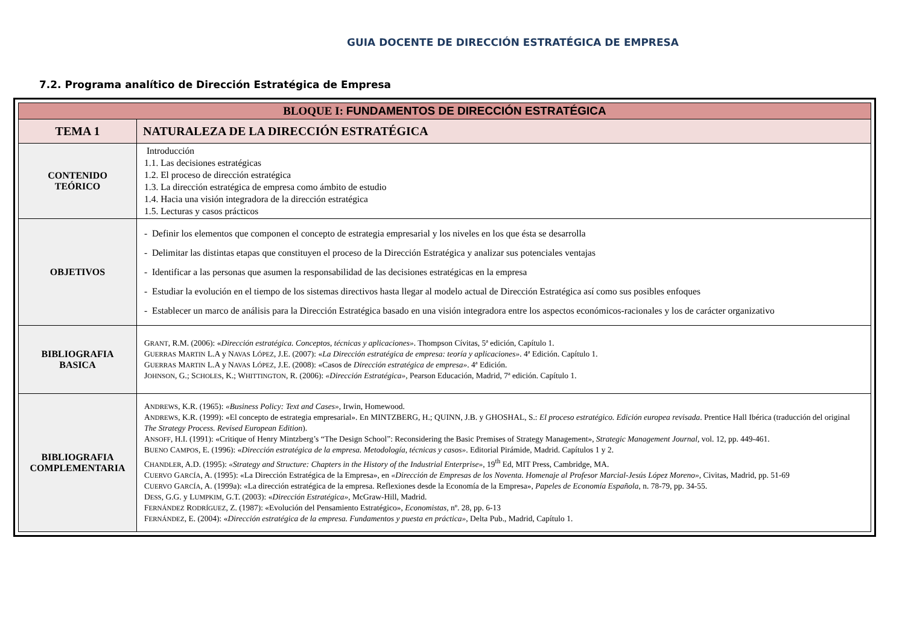GUIA DOCENTE DE DIRECCIÓN ESTRATÉGICA DE EMPRESA
7.2. Programa analítico de Dirección Estratégica de Empresa
| BLOQUE I: FUNDAMENTOS DE DIRECCIÓN ESTRATÉGICA | |
| TEMA 1 | NATURALEZA DE LA DIRECCIÓN ESTRATÉGICA |
| CONTENIDO TEÓRICO | Introducción 1.1. Las decisiones estratégicas 1.2. El proceso de dirección estratégica 1.3. La dirección estratégica de empresa como ámbito de estudio 1.4. Hacia una visión integradora de la dirección estratégica 1.5. Lecturas y casos prácticos |
| OBJETIVOS | - Definir los elementos que componen el concepto de estrategia empresarial y los niveles en los que ésta se desarrolla - Delimitar las distintas etapas que constituyen el proceso de la Dirección Estratégica y analizar sus potenciales ventajas - Identificar a las personas que asumen la responsabilidad de las decisiones estratégicas en la empresa - Estudiar la evolución en el tiempo de los sistemas directivos hasta llegar al modelo actual de Dirección Estratégica así como sus posibles enfoques - Establecer un marco de análisis para la Dirección Estratégica basado en una visión integradora entre los aspectos económicos-racionales y los de carácter organizativo |
| BIBLIOGRAFIA BASICA | G RANT , R.M. (2006): « Dirección estratégica. Conceptos, técnicas y aplicaciones» . Thompson Cívitas, 5ª edición, Capítulo 1. G UERRAS M ARTIN L.A y N AVAS L ÓPEZ , J.E. (2007): « La Dirección estratégica de empresa: teoría y aplicaciones» . 4ª Edición. Capítulo 1. G UERRAS M ARTIN L.A y N AVAS L ÓPEZ , J.E. (2008): «Casos de Dirección estratégica de empresa» . 4ª Edición. J OHNSON , G.; S CHOLES , K.; W HITTINGTON , R. (2006): «Dirección Estratégica», Pearson Educación, Madrid, 7ª edición. Capítulo 1. |
| BIBLIOGRAFIA COMPLEMENTARIA | A NDREWS , K.R. (1965): «Business Policy: Text and Cases», Irwin, Homewood. A NDREWS , K.R. (1999): «El concepto de estrategia empresarial». En MINTZBERG, H.; QUINN, J.B. y GHOSHAL, S.: El proceso estratégico. Edición europea revisada . Prentice Hall Ibérica (traducción del original The Strategy Process. Revised European Edition ). A NSOFF , H.I. (1991): «Critique of Henry Mintzberg’s “The Design School”: Reconsidering the Basic Premises of Strategy Management», Strategic Management Journal, vol. 12, pp. 449-461. B UENO C AMPOS , E. (1996): « Dirección estratégica de la empresa. Metodología, técnicas y casos» . Editorial Pirámide, Madrid. Capítulos 1 y 2. C HANDLER , A.D. (1995): «Strategy and Structure: Chapters in the History of the Industrial Enterprise» , 19<sup>th</sup> Ed, MIT Press, Cambridge, MA. C UERVO G ARCÍA , A. (1995): «La Dirección Estratégica de la Empresa», en «Dirección de Empresas de los Noventa. Homenaje al Profesor Marcial-Jesús López Moreno», Civitas, Madrid, pp. 51-69 C UERVO G ARCÍA , A. (1999a): «La dirección estratégica de la empresa. Reflexiones desde la Economía de la Empresa», Papeles de Economía Española , n. 78-79, pp. 34-55. D ESS , G.G. y L UMPKIM , G.T. (2003): « Dirección Estratégica», McGraw-Hill, Madrid. F ERNÁNDEZ R ODRÍGUEZ , Z. (1987): «Evolución del Pensamiento Estratégico», Economistas , nº. 28, pp. 6-13 F ERNÁNDEZ , E. (2004): « Dirección estratégica de la empresa. Fundamentos y puesta en práctica» , Delta Pub., Madrid, Capítulo 1. |